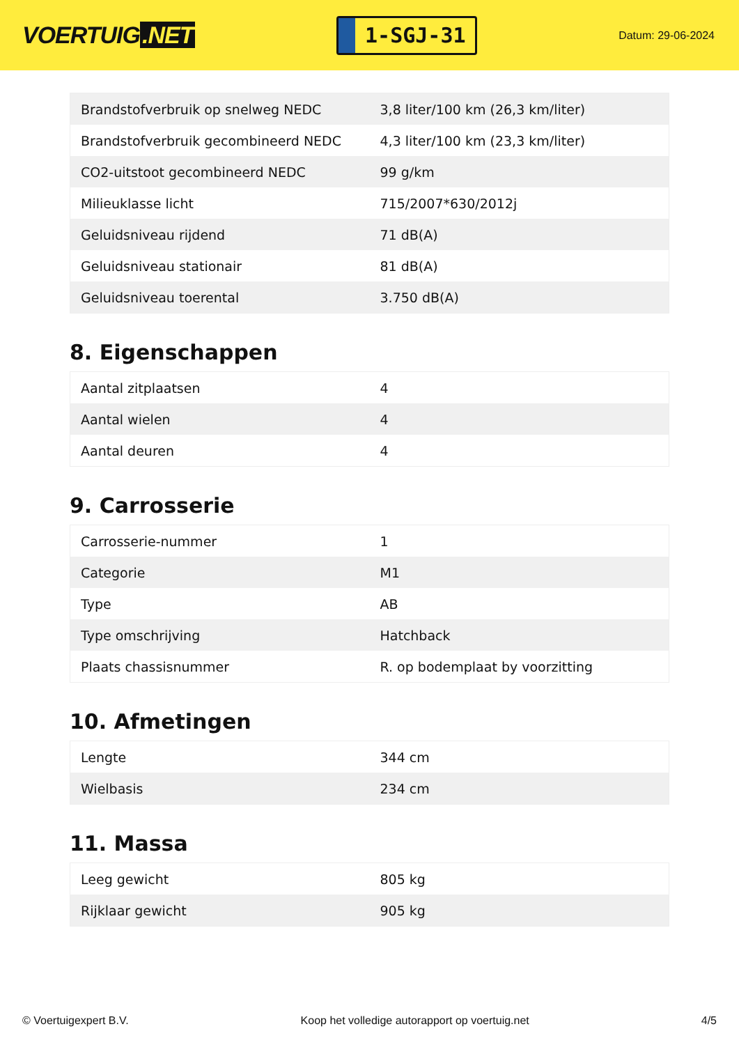VOERTUIG.NET
1-SGJ-31
Datum: 29-06-2024
| Brandstofverbruik op snelweg NEDC | 3,8 liter/100 km (26,3 km/liter) |
| Brandstofverbruik gecombineerd NEDC | 4,3 liter/100 km (23,3 km/liter) |
| CO2-uitstoot gecombineerd NEDC | 99 g/km |
| Milieuklasse licht | 715/2007*630/2012j |
| Geluidsniveau rijdend | 71 dB(A) |
| Geluidsniveau stationair | 81 dB(A) |
| Geluidsniveau toerental | 3.750 dB(A) |
8. Eigenschappen
| Aantal zitplaatsen | 4 |
| Aantal wielen | 4 |
| Aantal deuren | 4 |
9. Carrosserie
| Carrosserie-nummer | 1 |
| Categorie | M1 |
| Type | AB |
| Type omschrijving | Hatchback |
| Plaats chassisnummer | R. op bodemplaat by voorzitting |
10. Afmetingen
| Lengte | 344 cm |
| Wielbasis | 234 cm |
11. Massa
| Leeg gewicht | 805 kg |
| Rijklaar gewicht | 905 kg |
© Voertuigexpert B.V. Koop het volledige autorapport op voertuig.net 4/5